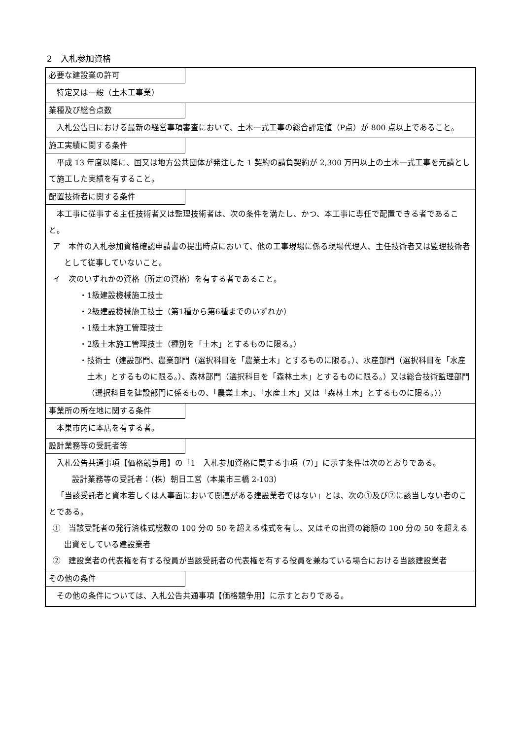2　入札参加資格
必要な建設業の許可
特定又は一般（土木工事業）
業種及び総合点数
入札公告日における最新の経営事項審査において、土木一式工事の総合評定値（P点）が 800 点以上であること。
施工実績に関する条件
平成 13 年度以降に、国又は地方公共団体が発注した 1 契約の請負契約が 2,300 万円以上の土木一式工事を元請として施工した実績を有すること。
配置技術者に関する条件
本工事に従事する主任技術者又は監理技術者は、次の条件を満たし、かつ、本工事に専任で配置できる者であること。
ア　本件の入札参加資格確認申請書の提出時点において、他の工事現場に係る現場代理人、主任技術者又は監理技術者として従事していないこと。
イ　次のいずれかの資格（所定の資格）を有する者であること。
・1級建設機械施工技士
・2級建設機械施工技士（第1種から第6種までのいずれか）
・1級土木施工管理技士
・2級土木施工管理技士（種別を「土木」とするものに限る。）
・技術士（建設部門、農業部門（選択科目を「農業土木」とするものに限る。）、水産部門（選択科目を「水産土木」とするものに限る。）、森林部門（選択科目を「森林土木」とするものに限る。）又は総合技術監理部門（選択科目を建設部門に係るもの、「農業土木」、「水産土木」又は「森林土木」とするものに限る。））
事業所の所在地に関する条件
本巣市内に本店を有する者。
設計業務等の受託者等
入札公告共通事項【価格競争用】の「1　入札参加資格に関する事項（7）」に示す条件は次のとおりである。
設計業務等の受託者：（株）朝日工営（本巣市三橋 2-103）
「当該受託者と資本若しくは人事面において関連がある建設業者ではない」とは、次の①及び②に該当しない者のことである。
①　当該受託者の発行済株式総数の 100 分の 50 を超える株式を有し、又はその出資の総額の 100 分の 50 を超える出資をしている建設業者
②　建設業者の代表権を有する役員が当該受託者の代表権を有する役員を兼ねている場合における当該建設業者
その他の条件
その他の条件については、入札公告共通事項【価格競争用】に示すとおりである。